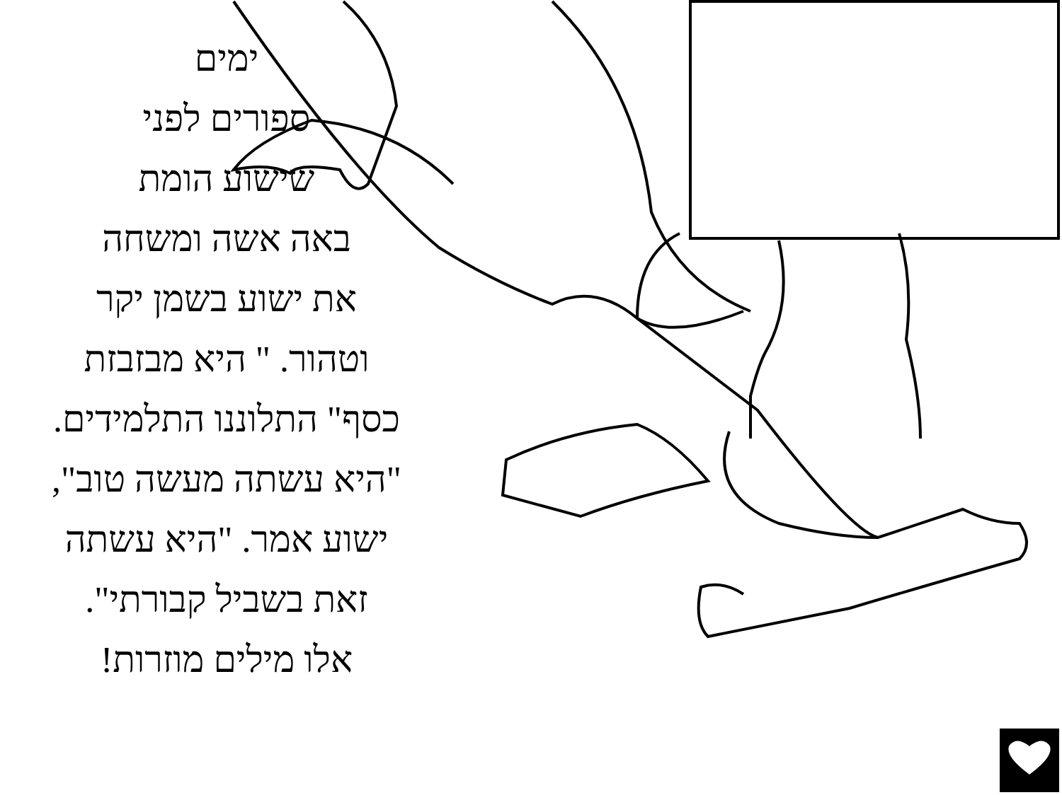ימים
ספורים לפני
שישוע הומת
באה אשה ומשחה
את ישוע בשמן יקר
וטהור. " היא מבזבזת
כסף" התלוננו התלמידים.
"היא עשתה מעשה טוב",
ישוע אמר. "היא עשתה
זאת בשביל קבורתי".
אלו מילים מוזרות!